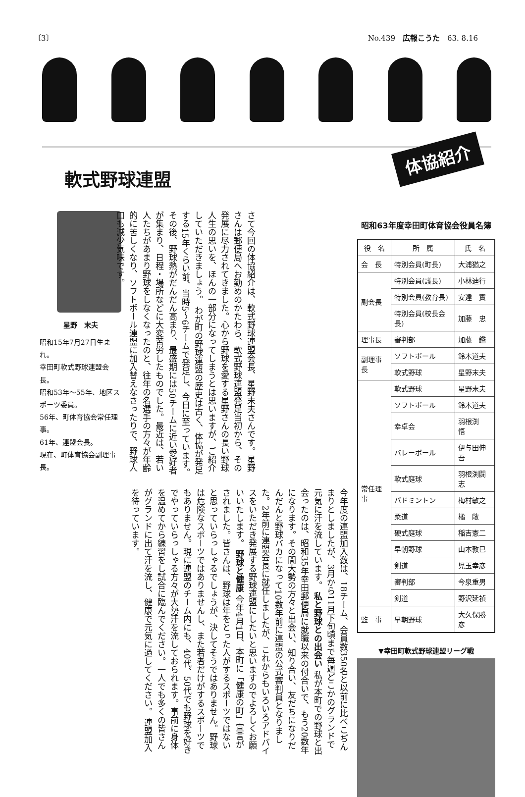〔3〕 No.439　広報こうた　63. 8.16
体協紹介
軟式野球連盟
星野　末夫
昭和15年7月27日生まれ。
幸田町軟式野球連盟会長。
昭和53年～55年、地区スポーツ委員。
56年、町体育協会常任理事。
61年、連盟会長。
現在、町体育協会副理事長。
さて今回の体協紹介は、軟式野球連盟会長、星野末夫さんです。星野さんは郵便局へお勤めのかたわら、軟式野球連盟発足当初から、その発展に尽力されてきました。心から野球を愛する星野さんの長い野球人生の思いを、ほんの一部分になってしまうとは思いますが、ご紹介していただきましょう。 わが町の野球連盟の歴史は古く、体協が発足する15年くらい前、当時5～6チームで発足し、今日に至っています。その後、野球熱がだんだん高まり、最盛期には50チームに近い愛好者が集まり、日程・場所などに大変苦労したものでした。最近は、若い人たちがあまり野球をしなくなったのと、往年の名選手の方々が年齢的に苦しくなり、ソフトボール連盟に加入替えなさったりで、野球人口も減少気味です。
今年度の連盟加入数は、18チーム、会員数350名と以前に比べこぢんまりとしましたが、3月から11月下旬頃まで毎週どこかのグランドで元気に汗を流しています。 私と野球との出会い 私が本町での野球と出会ったのは、昭和35年幸田郵便局に就職以来の付合いで、もう20数年になります。その間大勢の方々と出会い、知り合い、友だちになりだんだんと野球バカになって10数年前に連盟の公式審判員となりました。2年前に連盟会長に就任しましたが、これからもいろいろアドバイスをいただき発展する野球連盟にしたいと思いますのでよろしくお願いいたします。 野球と健康 今年4月1日、本町に「健康の町」宣言がされました。皆さんは、野球は年をとった人がするスポーツではないと思っていらっしゃるでしょうが、決してそうではありません。野球は危険なスポーツではありませんし、また若者だけがするスポーツでもありません。現に連盟のチーム内にも、40代、50代でも野球を好きでやっていらっしゃる方々が大勢汗を流しておられます。事前に身体を温めてから練習をし試合に臨んでください。一人でも多くの皆さんがグランドに出て汗を流し、健康で元気に過してください。 連盟加入を待っています。
昭和63年度幸田町体育協会役員名簿
| 役 名 | 所 属 | 氏 名 |
| --- | --- | --- |
| 会 長 | 特別会員(町長) | 大浦猶之 |
| 副会長 | 特別会員(議長) | 小林迪行 |
| | 特別会員(教育長) | 安達 實 |
| | 特別会員(校長会長) | 加藤 忠 |
| 理事長 | 審判部 | 加藤 鑑 |
| 副理事長 | ソフトボール | 鈴木道夫 |
| | 軟式野球 | 星野末夫 |
| 常任理事 | 軟式野球 | 星野末夫 |
| | ソフトボール | 鈴木道夫 |
| | 幸卓会 | 羽根渕 悟 |
| | バレーボール | 伊与田伸吾 |
| | 軟式庭球 | 羽根渕闘志 |
| | バドミントン | 梅村敏之 |
| | 柔道 | 橘 敞 |
| | 硬式庭球 | 稲吉憲二 |
| | 早朝野球 | 山本敦巳 |
| | 剣道 | 児玉幸彦 |
| | 審判部 | 今泉重男 |
| | 剣道 | 野沢延禎 |
| 監 事 | 早朝野球 | 大久保勝彦 |
▼幸田町軟式野球連盟リーグ戦